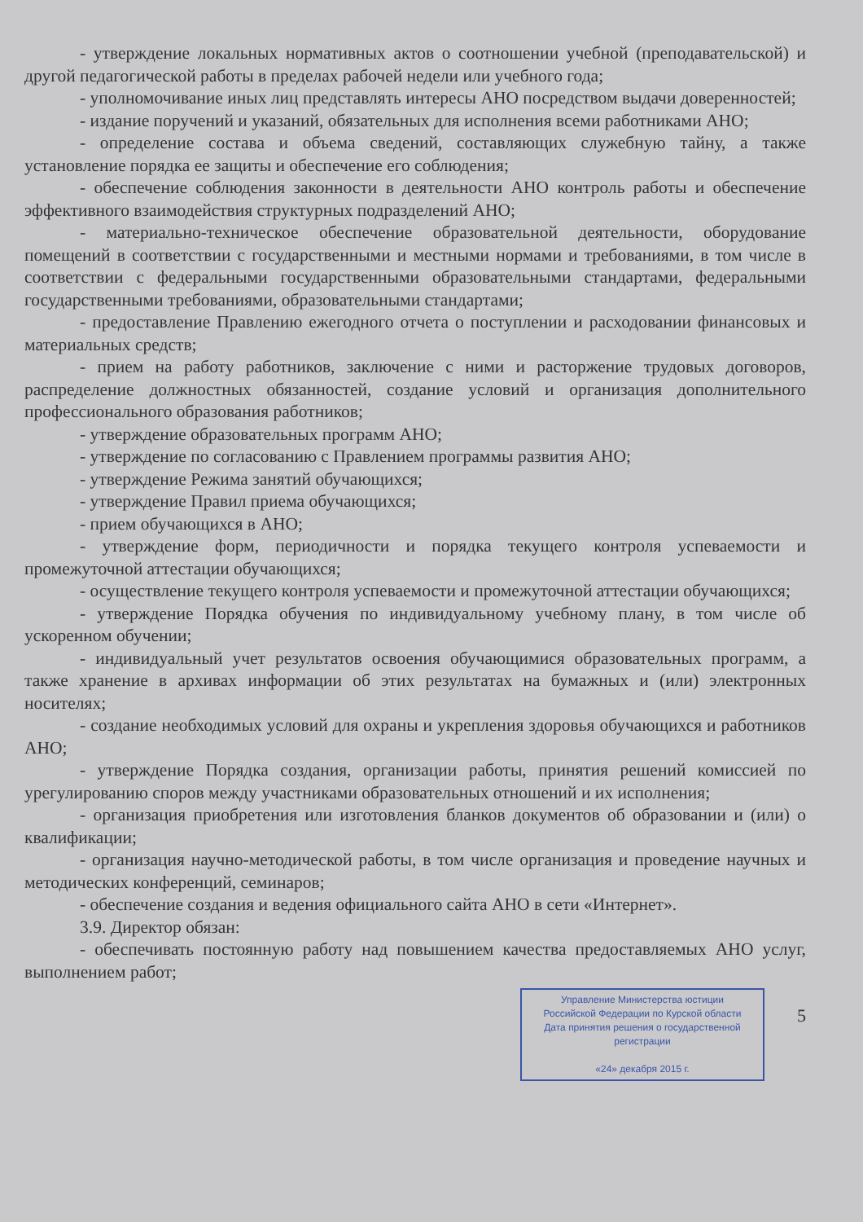- утверждение локальных нормативных актов о соотношении учебной (преподавательской) и другой педагогической работы в пределах рабочей недели или учебного года;
- уполномочивание иных лиц представлять интересы АНО посредством выдачи доверенностей;
- издание поручений и указаний, обязательных для исполнения всеми работниками АНО;
- определение состава и объема сведений, составляющих служебную тайну, а также установление порядка ее защиты и обеспечение его соблюдения;
- обеспечение соблюдения законности в деятельности АНО контроль работы и обеспечение эффективного взаимодействия структурных подразделений АНО;
- материально-техническое обеспечение образовательной деятельности, оборудование помещений в соответствии с государственными и местными нормами и требованиями, в том числе в соответствии с федеральными государственными образовательными стандартами, федеральными государственными требованиями, образовательными стандартами;
- предоставление Правлению ежегодного отчета о поступлении и расходовании финансовых и материальных средств;
- прием на работу работников, заключение с ними и расторжение трудовых договоров, распределение должностных обязанностей, создание условий и организация дополнительного профессионального образования работников;
- утверждение образовательных программ АНО;
- утверждение по согласованию с Правлением программы развития АНО;
- утверждение Режима занятий обучающихся;
- утверждение Правил приема обучающихся;
- прием обучающихся в АНО;
- утверждение форм, периодичности и порядка текущего контроля успеваемости и промежуточной аттестации обучающихся;
- осуществление текущего контроля успеваемости и промежуточной аттестации обучающихся;
- утверждение Порядка обучения по индивидуальному учебному плану, в том числе об ускоренном обучении;
- индивидуальный учет результатов освоения обучающимися образовательных программ, а также хранение в архивах информации об этих результатах на бумажных и (или) электронных носителях;
- создание необходимых условий для охраны и укрепления здоровья обучающихся и работников АНО;
- утверждение Порядка создания, организации работы, принятия решений комиссией по урегулированию споров между участниками образовательных отношений и их исполнения;
- организация приобретения или изготовления бланков документов об образовании и (или) о квалификации;
- организация научно-методической работы, в том числе организация и проведение научных и методических конференций, семинаров;
- обеспечение создания и ведения официального сайта АНО в сети «Интернет».
3.9. Директор обязан:
- обеспечивать постоянную работу над повышением качества предоставляемых АНО услуг, выполнением работ;
Управление Министерства юстиции
Российской Федерации по Курской области
Дата принятия решения о государственной регистрации
«24» декабря 2015 г.
5